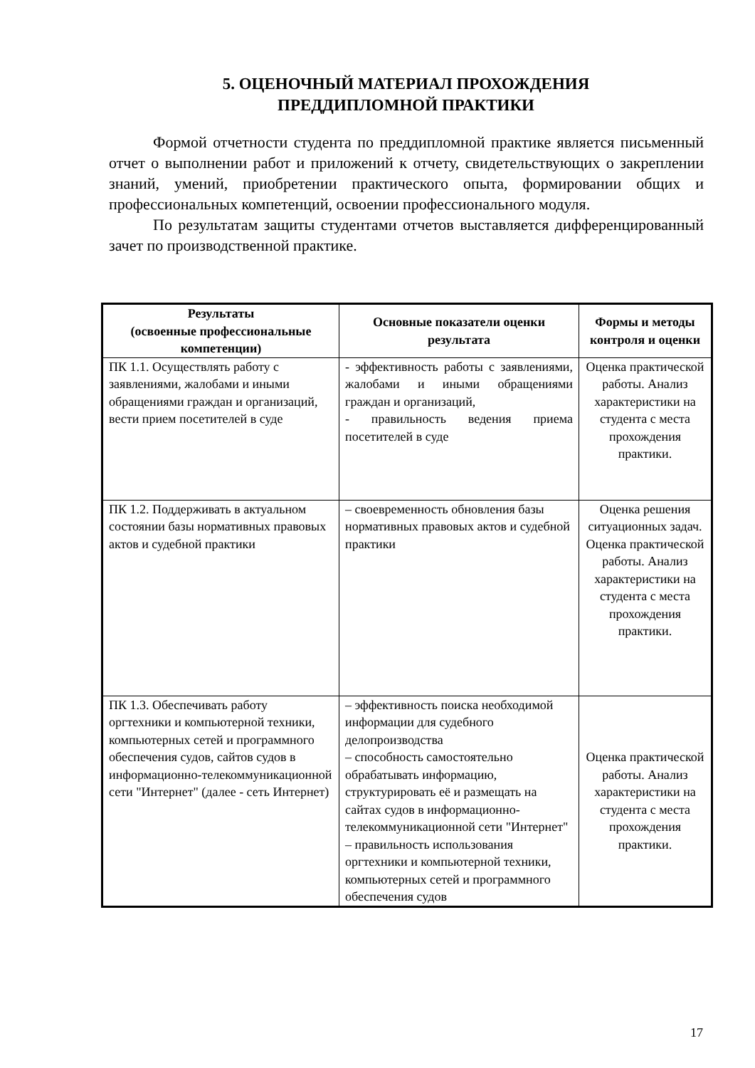5. ОЦЕНОЧНЫЙ МАТЕРИАЛ ПРОХОЖДЕНИЯ
ПРЕДДИПЛОМНОЙ ПРАКТИКИ
Формой отчетности студента по преддипломной практике является письменный отчет о выполнении работ и приложений к отчету, свидетельствующих о закреплении знаний, умений, приобретении практического опыта, формировании общих и профессиональных компетенций, освоении профессионального модуля.
По результатам защиты студентами отчетов выставляется дифференцированный зачет по производственной практике.
| Результаты (освоенные профессиональные компетенции) | Основные показатели оценки результата | Формы и методы контроля и оценки |
| --- | --- | --- |
| ПК 1.1. Осуществлять работу с заявлениями, жалобами и иными обращениями граждан и организаций, вести прием посетителей в суде | - эффективность работы с заявлениями, жалобами и иными обращениями граждан и организаций, - правильность ведения приема посетителей в суде | Оценка практической работы. Анализ характеристики на студента с места прохождения практики. |
| ПК 1.2. Поддерживать в актуальном состоянии базы нормативных правовых актов и судебной практики | – своевременность обновления базы нормативных правовых актов и судебной практики | Оценка решения ситуационных задач. Оценка практической работы. Анализ характеристики на студента с места прохождения практики. |
| ПК 1.3. Обеспечивать работу оргтехники и компьютерной техники, компьютерных сетей и программного обеспечения судов, сайтов судов в информационно-телекоммуникационной сети "Интернет" (далее - сеть Интернет) | – эффективность поиска необходимой информации для судебного делопроизводства – способность самостоятельно обрабатывать информацию, структурировать её и размещать на сайтах судов в информационно-телекоммуникационной сети "Интернет" – правильность использования оргтехники и компьютерной техники, компьютерных сетей и программного обеспечения судов | Оценка практической работы. Анализ характеристики на студента с места прохождения практики. |
17